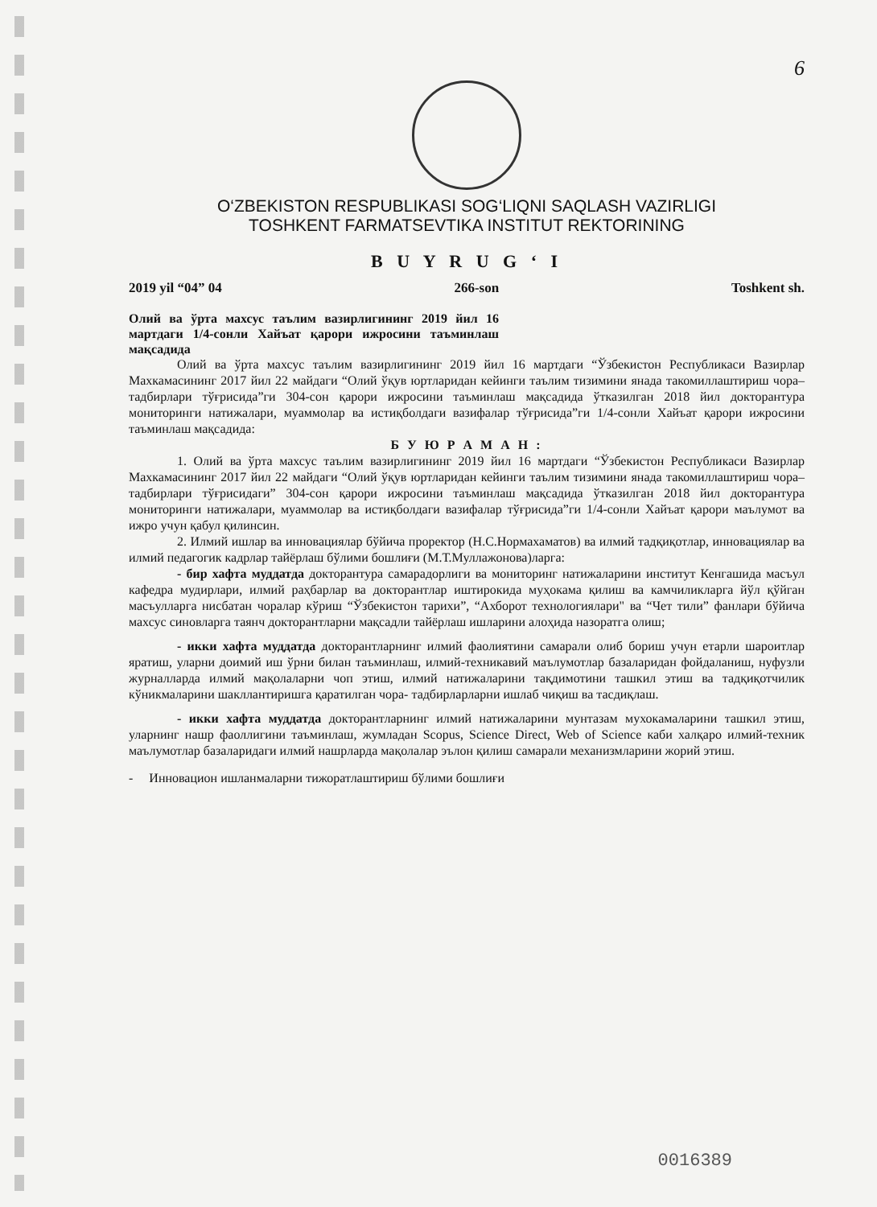6
O‘ZBEKISTON RESPUBLIKASI SOG‘LIQNI SAQLASH VAZIRLIGI
TOSHKENT FARMATSEVTIKA INSTITUT REKTORINING
B U Y R U G ‘ I
2019 yil “04” 04 266-son Toshkent sh.
Олий ва ўрта махсус таълим вазирлигининг 2019 йил 16 мартдаги 1/4-сонли Хайъат қарори ижросини таъминлаш мақсадида
Олий ва ўрта махсус таълим вазирлигининг 2019 йил 16 мартдаги “Ўзбекистон Республикаси Вазирлар Махкамасининг 2017 йил 22 майдаги “Олий ўқув юртларидан кейинги таълим тизимини янада такомиллаштириш чора–тадбирлари тўғрисида”ги 304-сон қарори ижросини таъминлаш мақсадида ўтказилган 2018 йил докторантура мониторинги натижалари, муаммолар ва истиқболдаги вазифалар тўғрисида”ги 1/4-сонли Хайъат қарори ижросини таъминлаш мақсадида:
Б У Ю Р А М А Н :
1. Олий ва ўрта махсус таълим вазирлигининг 2019 йил 16 мартдаги “Ўзбекистон Республикаси Вазирлар Махкамасининг 2017 йил 22 майдаги “Олий ўқув юртларидан кейинги таълим тизимини янада такомиллаштириш чора–тадбирлари тўғрисидаги” 304-сон қарори ижросини таъминлаш мақсадида ўтказилган 2018 йил докторантура мониторинги натижалари, муаммолар ва истиқболдаги вазифалар тўғрисида”ги 1/4-сонли Хайъат қарори маълумот ва ижро учун қабул қилинсин.
2. Илмий ишлар ва инновациялар бўйича проректор (Н.С.Нормахаматов) ва илмий тадқиқотлар, инновациялар ва илмий педагогик кадрлар тайёрлаш бўлими бошлиғи (М.Т.Муллажонова)ларга:
- бир хафта муддатда докторантура самарадорлиги ва мониторинг натижаларини институт Кенгашида масъул кафедра мудирлари, илмий раҳбарлар ва докторантлар иштирокида муҳокама қилиш ва камчиликларга йўл қўйган масъулларга нисбатан чоралар кўриш “Ўзбекистон тарихи”, “Ахборот технологиялари" ва “Чет тили” фанлари бўйича махсус синовларга таянч докторантларни мақсадли тайёрлаш ишларини алоҳида назоратга олиш;
- икки хафта муддатда докторантларнинг илмий фаолиятини самарали олиб бориш учун етарли шароитлар яратиш, уларни доимий иш ўрни билан таъминлаш, илмий-техникавий маълумотлар базаларидан фойдаланиш, нуфузли журналларда илмий мақолаларни чоп этиш, илмий натижаларини тақдимотини ташкил этиш ва тадқиқотчилик кўникмаларини шакллантиришга қаратилган чора- тадбирларларни ишлаб чиқиш ва тасдиқлаш.
- икки хафта муддатда докторантларнинг илмий натижаларини мунтазам мухокамаларини ташкил этиш, уларнинг нашр фаоллигини таъминлаш, жумладан Scopus, Science Direct, Web of Science каби халқаро илмий-техник маълумотлар базаларидаги илмий нашрларда мақолалар эълон қилиш самарали механизмларини жорий этиш.
- Инновацион ишланмаларни тижоратлаштириш бўлими бошлиғи
0016389